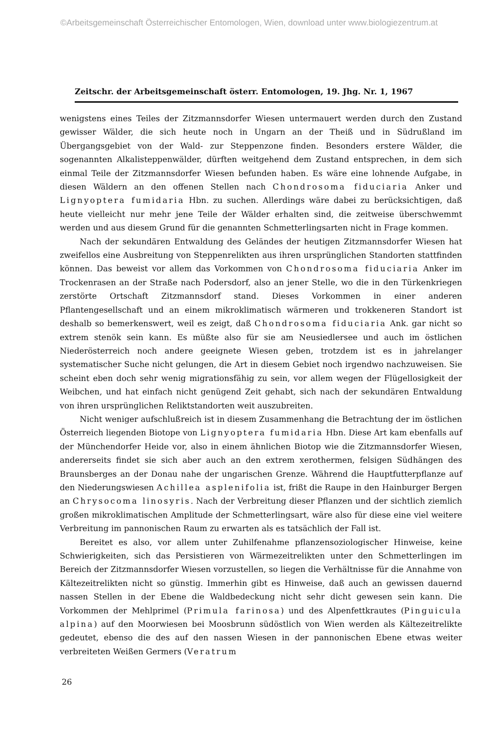©Arbeitsgemeinschaft Österreichischer Entomologen, Wien, download unter www.biologiezentrum.at
Zeitschr. der Arbeitsgemeinschaft österr. Entomologen, 19. Jhg. Nr. 1, 1967
wenigstens eines Teiles der Zitzmannsdorfer Wiesen untermauert werden durch den Zustand gewisser Wälder, die sich heute noch in Ungarn an der Theiß und in Südrußland im Übergangsgebiet von der Wald- zur Steppenzone finden. Besonders erstere Wälder, die sogenannten Alkalisteppenwälder, dürften weitgehend dem Zustand entsprechen, in dem sich einmal Teile der Zitzmannsdorfer Wiesen befunden haben. Es wäre eine lohnende Aufgabe, in diesen Wäldern an den offenen Stellen nach Chondrosoma fiduciaria Anker und Lignyoptera fumidaria Hbn. zu suchen. Allerdings wäre dabei zu berücksichtigen, daß heute vielleicht nur mehr jene Teile der Wälder erhalten sind, die zeitweise überschwemmt werden und aus diesem Grund für die genannten Schmetterlingsarten nicht in Frage kommen.
Nach der sekundären Entwaldung des Geländes der heutigen Zitzmannsdorfer Wiesen hat zweifellos eine Ausbreitung von Steppenrelikten aus ihren ursprünglichen Standorten stattfinden können. Das beweist vor allem das Vorkommen von Chondrosoma fiduciaria Anker im Trockenrasen an der Straße nach Podersdorf, also an jener Stelle, wo die in den Türkenkriegen zerstörte Ortschaft Zitzmannsdorf stand. Dieses Vorkommen in einer anderen Pflantengesellschaft und an einem mikroklimatisch wärmeren und trokkeneren Standort ist deshalb so bemerkenswert, weil es zeigt, daß Chondrosoma fiduciaria Ank. gar nicht so extrem stenök sein kann. Es müßte also für sie am Neusiedlersee und auch im östlichen Niederösterreich noch andere geeignete Wiesen geben, trotzdem ist es in jahrelanger systematischer Suche nicht gelungen, die Art in diesem Gebiet noch irgendwo nachzuweisen. Sie scheint eben doch sehr wenig migrationsfähig zu sein, vor allem wegen der Flügellosigkeit der Weibchen, und hat einfach nicht genügend Zeit gehabt, sich nach der sekundären Entwaldung von ihren ursprünglichen Reliktstandorten weit auszubreiten.
Nicht weniger aufschlußreich ist in diesem Zusammenhang die Betrachtung der im östlichen Österreich liegenden Biotope von Lignyoptera fumidaria Hbn. Diese Art kam ebenfalls auf der Münchendorfer Heide vor, also in einem ähnlichen Biotop wie die Zitzmannsdorfer Wiesen, andererseits findet sie sich aber auch an den extrem xerothermen, felsigen Südhängen des Braunsberges an der Donau nahe der ungarischen Grenze. Während die Hauptfutterpflanze auf den Niederungswiesen Achillea asplenifolia ist, frißt die Raupe in den Hainburger Bergen an Chrysocoma linosyris. Nach der Verbreitung dieser Pflanzen und der sichtlich ziemlich großen mikroklimatischen Amplitude der Schmetterlingsart, wäre also für diese eine viel weitere Verbreitung im pannonischen Raum zu erwarten als es tatsächlich der Fall ist.
Bereitet es also, vor allem unter Zuhilfenahme pflanzensoziologischer Hinweise, keine Schwierigkeiten, sich das Persistieren von Wärmezeitrelikten unter den Schmetterlingen im Bereich der Zitzmannsdorfer Wiesen vorzustellen, so liegen die Verhältnisse für die Annahme von Kältezeitrelikten nicht so günstig. Immerhin gibt es Hinweise, daß auch an gewissen dauernd nassen Stellen in der Ebene die Waldbedeckung nicht sehr dicht gewesen sein kann. Die Vorkommen der Mehlprimel (Primula farinosa) und des Alpenfettkrautes (Pinguicula alpina) auf den Moorwiesen bei Moosbrunn südöstlich von Wien werden als Kältezeitrelikte gedeutet, ebenso die des auf den nassen Wiesen in der pannonischen Ebene etwas weiter verbreiteten Weißen Germers (Veratrum
26